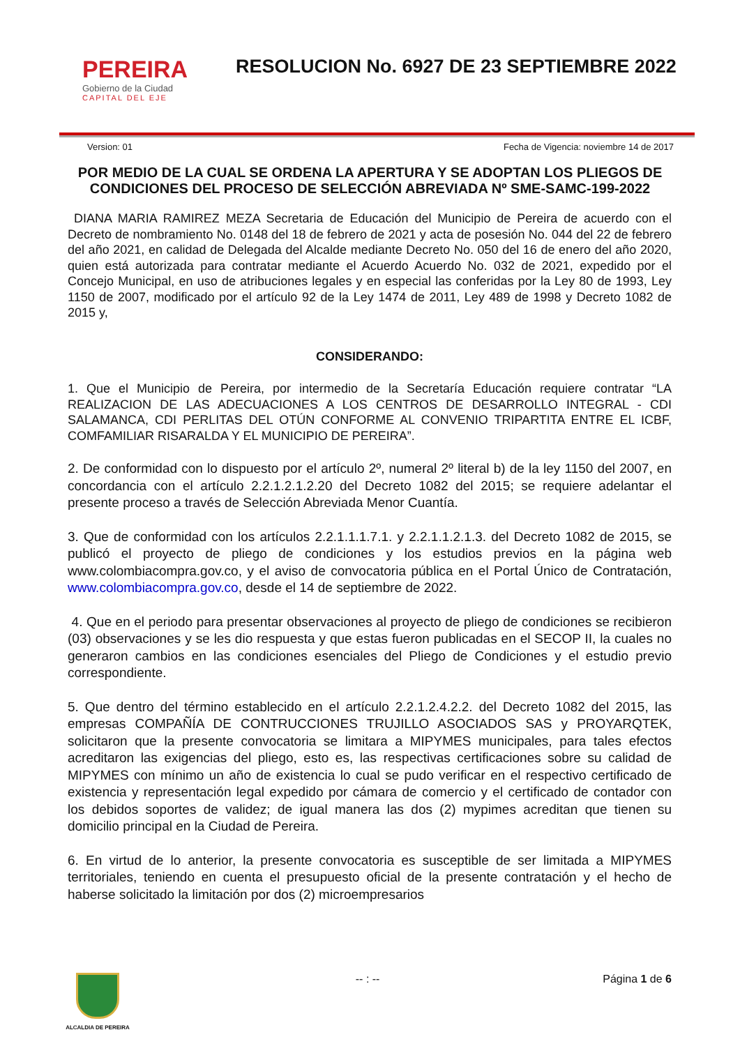PEREIRA
Gobierno de la Ciudad
CAPITAL DEL EJE
RESOLUCION No. 6927 DE 23 SEPTIEMBRE 2022
Version: 01 Fecha de Vigencia: noviembre 14 de 2017
POR MEDIO DE LA CUAL SE ORDENA LA APERTURA Y SE ADOPTAN LOS PLIEGOS DE CONDICIONES DEL PROCESO DE SELECCIÓN ABREVIADA Nº SME-SAMC-199-2022
DIANA MARIA RAMIREZ MEZA Secretaria de Educación del Municipio de Pereira de acuerdo con el Decreto de nombramiento No. 0148 del 18 de febrero de 2021 y acta de posesión No. 044 del 22 de febrero del año 2021, en calidad de Delegada del Alcalde mediante Decreto No. 050 del 16 de enero del año 2020, quien está autorizada para contratar mediante el Acuerdo Acuerdo No. 032 de 2021, expedido por el Concejo Municipal, en uso de atribuciones legales y en especial las conferidas por la Ley 80 de 1993, Ley 1150 de 2007, modificado por el artículo 92 de la Ley 1474 de 2011, Ley 489 de 1998 y Decreto 1082 de 2015 y,
CONSIDERANDO:
1. Que el Municipio de Pereira, por intermedio de la Secretaría Educación requiere contratar “LA REALIZACION DE LAS ADECUACIONES A LOS CENTROS DE DESARROLLO INTEGRAL - CDI SALAMANCA, CDI PERLITAS DEL OTÚN CONFORME AL CONVENIO TRIPARTITA ENTRE EL ICBF, COMFAMILIAR RISARALDA Y EL MUNICIPIO DE PEREIRA”.
2. De conformidad con lo dispuesto por el artículo 2º, numeral 2º literal b) de la ley 1150 del 2007, en concordancia con el artículo 2.2.1.2.1.2.20 del Decreto 1082 del 2015; se requiere adelantar el presente proceso a través de Selección Abreviada Menor Cuantía.
3. Que de conformidad con los artículos 2.2.1.1.1.7.1. y 2.2.1.1.2.1.3. del Decreto 1082 de 2015, se publicó el proyecto de pliego de condiciones y los estudios previos en la página web www.colombiacompra.gov.co, y el aviso de convocatoria pública en el Portal Único de Contratación, www.colombiacompra.gov.co, desde el 14 de septiembre de 2022.
4. Que en el periodo para presentar observaciones al proyecto de pliego de condiciones se recibieron (03) observaciones y se les dio respuesta y que estas fueron publicadas en el SECOP II, la cuales no generaron cambios en las condiciones esenciales del Pliego de Condiciones y el estudio previo correspondiente.
5. Que dentro del término establecido en el artículo 2.2.1.2.4.2.2. del Decreto 1082 del 2015, las empresas COMPAÑÍA DE CONTRUCCIONES TRUJILLO ASOCIADOS SAS y PROYARQTEK, solicitaron que la presente convocatoria se limitara a MIPYMES municipales, para tales efectos acreditaron las exigencias del pliego, esto es, las respectivas certificaciones sobre su calidad de MIPYMES con mínimo un año de existencia lo cual se pudo verificar en el respectivo certificado de existencia y representación legal expedido por cámara de comercio y el certificado de contador con los debidos soportes de validez; de igual manera las dos (2) mypimes acreditan que tienen su domicilio principal en la Ciudad de Pereira.
6. En virtud de lo anterior, la presente convocatoria es susceptible de ser limitada a MIPYMES territoriales, teniendo en cuenta el presupuesto oficial de la presente contratación y el hecho de haberse solicitado la limitación por dos (2) microempresarios
ALCALDIA DE PEREIRA
-- : -- Página 1 de 6